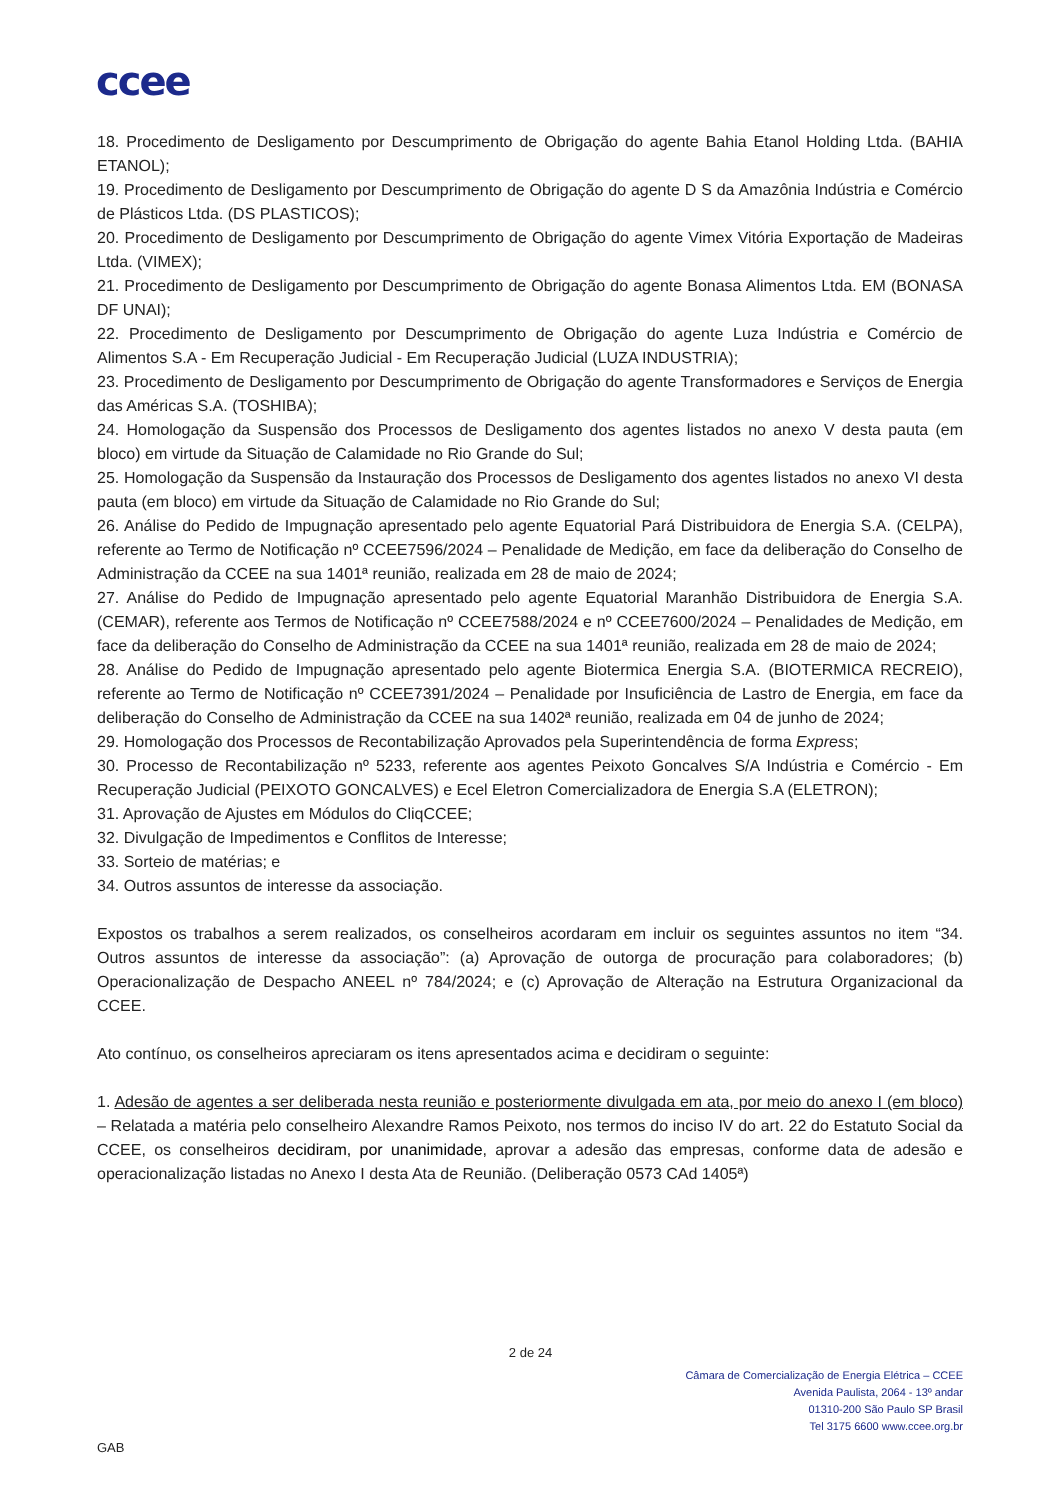ccee
18. Procedimento de Desligamento por Descumprimento de Obrigação do agente Bahia Etanol Holding Ltda. (BAHIA ETANOL);
19. Procedimento de Desligamento por Descumprimento de Obrigação do agente D S da Amazônia Indústria e Comércio de Plásticos Ltda. (DS PLASTICOS);
20. Procedimento de Desligamento por Descumprimento de Obrigação do agente Vimex Vitória Exportação de Madeiras Ltda. (VIMEX);
21. Procedimento de Desligamento por Descumprimento de Obrigação do agente Bonasa Alimentos Ltda. EM (BONASA DF UNAI);
22. Procedimento de Desligamento por Descumprimento de Obrigação do agente Luza Indústria e Comércio de Alimentos S.A - Em Recuperação Judicial - Em Recuperação Judicial (LUZA INDUSTRIA);
23. Procedimento de Desligamento por Descumprimento de Obrigação do agente Transformadores e Serviços de Energia das Américas S.A. (TOSHIBA);
24. Homologação da Suspensão dos Processos de Desligamento dos agentes listados no anexo V desta pauta (em bloco) em virtude da Situação de Calamidade no Rio Grande do Sul;
25. Homologação da Suspensão da Instauração dos Processos de Desligamento dos agentes listados no anexo VI desta pauta (em bloco) em virtude da Situação de Calamidade no Rio Grande do Sul;
26. Análise do Pedido de Impugnação apresentado pelo agente Equatorial Pará Distribuidora de Energia S.A. (CELPA), referente ao Termo de Notificação nº CCEE7596/2024 – Penalidade de Medição, em face da deliberação do Conselho de Administração da CCEE na sua 1401ª reunião, realizada em 28 de maio de 2024;
27. Análise do Pedido de Impugnação apresentado pelo agente Equatorial Maranhão Distribuidora de Energia S.A. (CEMAR), referente aos Termos de Notificação nº CCEE7588/2024 e nº CCEE7600/2024 – Penalidades de Medição, em face da deliberação do Conselho de Administração da CCEE na sua 1401ª reunião, realizada em 28 de maio de 2024;
28. Análise do Pedido de Impugnação apresentado pelo agente Biotermica Energia S.A. (BIOTERMICA RECREIO), referente ao Termo de Notificação nº CCEE7391/2024 – Penalidade por Insuficiência de Lastro de Energia, em face da deliberação do Conselho de Administração da CCEE na sua 1402ª reunião, realizada em 04 de junho de 2024;
29. Homologação dos Processos de Recontabilização Aprovados pela Superintendência de forma Express;
30. Processo de Recontabilização nº 5233, referente aos agentes Peixoto Goncalves S/A Indústria e Comércio - Em Recuperação Judicial (PEIXOTO GONCALVES) e Ecel Eletron Comercializadora de Energia S.A (ELETRON);
31. Aprovação de Ajustes em Módulos do CliqCCEE;
32. Divulgação de Impedimentos e Conflitos de Interesse;
33. Sorteio de matérias; e
34. Outros assuntos de interesse da associação.
Expostos os trabalhos a serem realizados, os conselheiros acordaram em incluir os seguintes assuntos no item “34. Outros assuntos de interesse da associação”: (a) Aprovação de outorga de procuração para colaboradores; (b) Operacionalização de Despacho ANEEL nº 784/2024; e (c) Aprovação de Alteração na Estrutura Organizacional da CCEE.
Ato contínuo, os conselheiros apreciaram os itens apresentados acima e decidiram o seguinte:
1. Adesão de agentes a ser deliberada nesta reunião e posteriormente divulgada em ata, por meio do anexo I (em bloco) – Relatada a matéria pelo conselheiro Alexandre Ramos Peixoto, nos termos do inciso IV do art. 22 do Estatuto Social da CCEE, os conselheiros decidiram, por unanimidade, aprovar a adesão das empresas, conforme data de adesão e operacionalização listadas no Anexo I desta Ata de Reunião. (Deliberação 0573 CAd 1405ª)
2 de 24
Câmara de Comercialização de Energia Elétrica – CCEE
Avenida Paulista, 2064 - 13º andar
01310-200 São Paulo SP Brasil
Tel 3175 6600 www.ccee.org.br
GAB